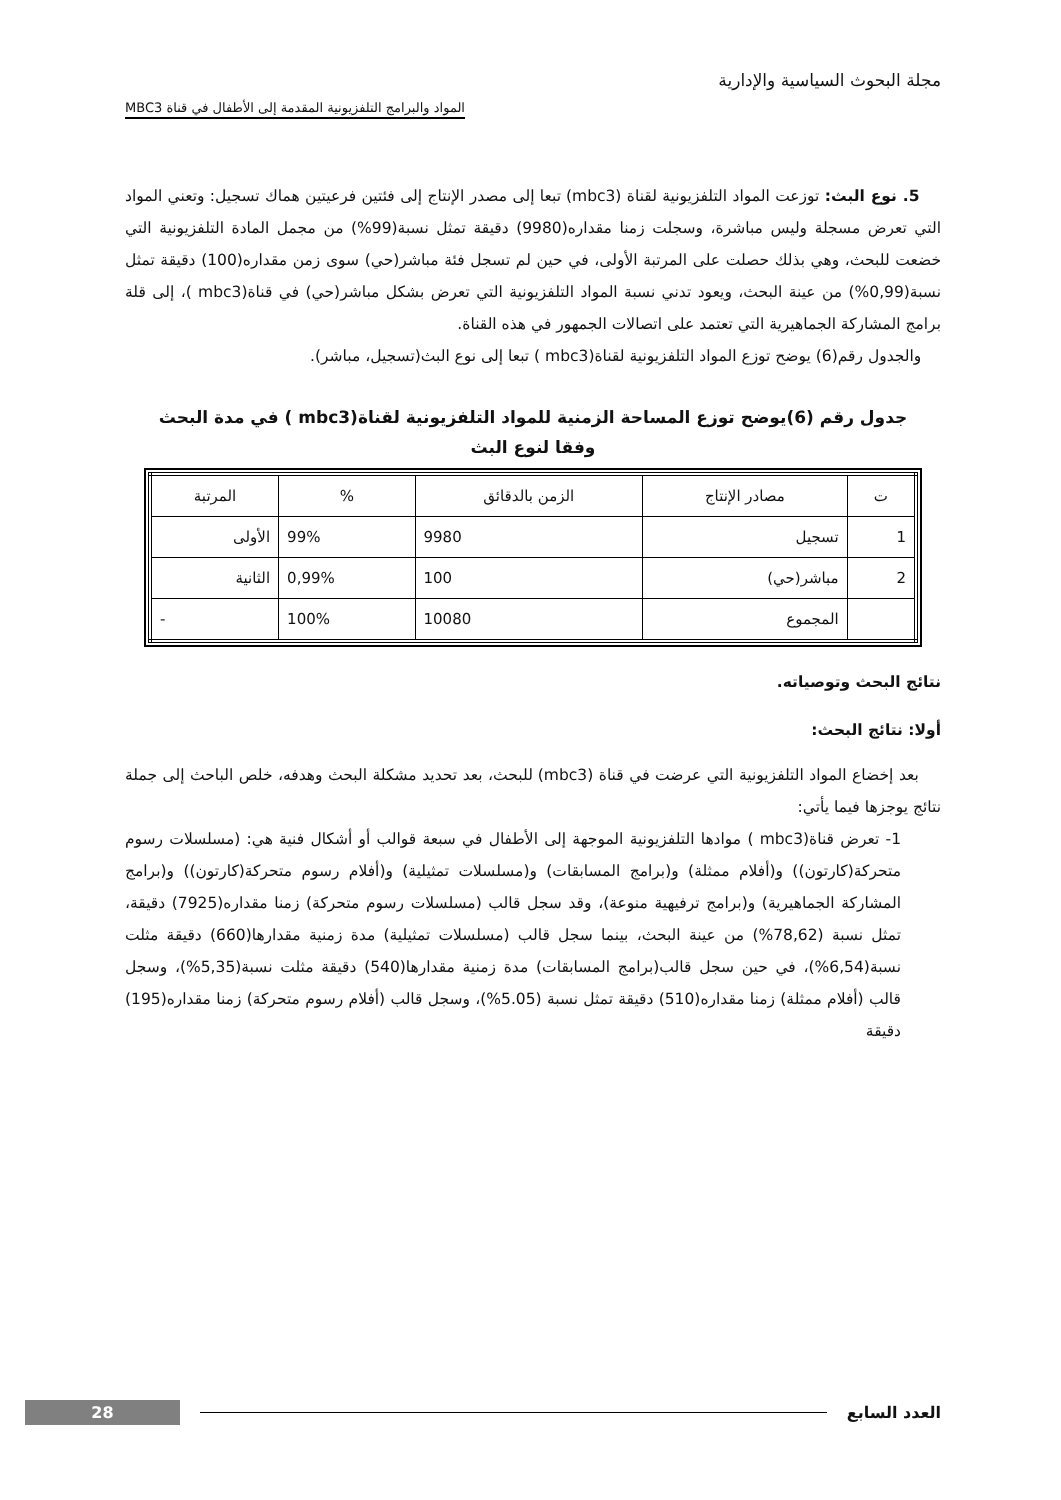مجلة البحوث السياسية والإدارية
المواد والبرامج التلفزيونية المقدمة إلى الأطفال في قناة MBC3
5. نوع البث: توزعت المواد التلفزيونية لقناة (mbc3) تبعا إلى مصدر الإنتاج إلى فئتين فرعيتين هماك تسجيل: وتعني المواد التي تعرض مسجلة وليس مباشرة، وسجلت زمنا مقداره(9980) دقيقة تمثل نسبة(99%) من مجمل المادة التلفزيونية التي خضعت للبحث، وهي بذلك حصلت على المرتبة الأولى، في حين لم تسجل فئة مباشر(حي) سوى زمن مقداره(100) دقيقة تمثل نسبة(0,99%) من عينة البحث، ويعود تدني نسبة المواد التلفزيونية التي تعرض بشكل مباشر(حي) في قناة(mbc3 )، إلى قلة برامج المشاركة الجماهيرية التي تعتمد على اتصالات الجمهور في هذه القناة.
والجدول رقم(6) يوضح توزع المواد التلفزيونية لقناة(mbc3 ) تبعا إلى نوع البث(تسجيل، مباشر).
جدول رقم (6)يوضح توزع المساحة الزمنية للمواد التلفزيونية لقناة(mbc3 ) في مدة البحث
وفقا لنوع البث
| ت | مصادر الإنتاج | الزمن بالدقائق | % | المرتبة |
| --- | --- | --- | --- | --- |
| 1 | تسجيل | 9980 | 99% | الأولى |
| 2 | مباشر(حي) | 100 | 0,99% | الثانية |
| | المجموع | 10080 | 100% | - |
نتائج البحث وتوصياته.
أولا: نتائج البحث:
بعد إخضاع المواد التلفزيونية التي عرضت في قناة (mbc3) للبحث، بعد تحديد مشكلة البحث وهدفه، خلص الباحث إلى جملة نتائج يوجزها فيما يأتي:
1- تعرض قناة(mbc3 ) موادها التلفزيونية الموجهة إلى الأطفال في سبعة قوالب أو أشكال فنية هي: (مسلسلات رسوم متحركة(كارتون)) و(أفلام ممثلة) و(برامج المسابقات) و(مسلسلات تمثيلية) و(أفلام رسوم متحركة(كارتون)) و(برامج المشاركة الجماهيرية) و(برامج ترفيهية منوعة)، وقد سجل قالب (مسلسلات رسوم متحركة) زمنا مقداره(7925) دقيقة، تمثل نسبة (78,62%) من عينة البحث، بينما سجل قالب (مسلسلات تمثيلية) مدة زمنية مقدارها(660) دقيقة مثلت نسبة(6,54%)، في حين سجل قالب(برامج المسابقات) مدة زمنية مقدارها(540) دقيقة مثلت نسبة(5,35%)، وسجل قالب (أفلام ممثلة) زمنا مقداره(510) دقيقة تمثل نسبة (5.05%)، وسجل قالب (أفلام رسوم متحركة) زمنا مقداره(195) دقيقة
28
العدد السابع